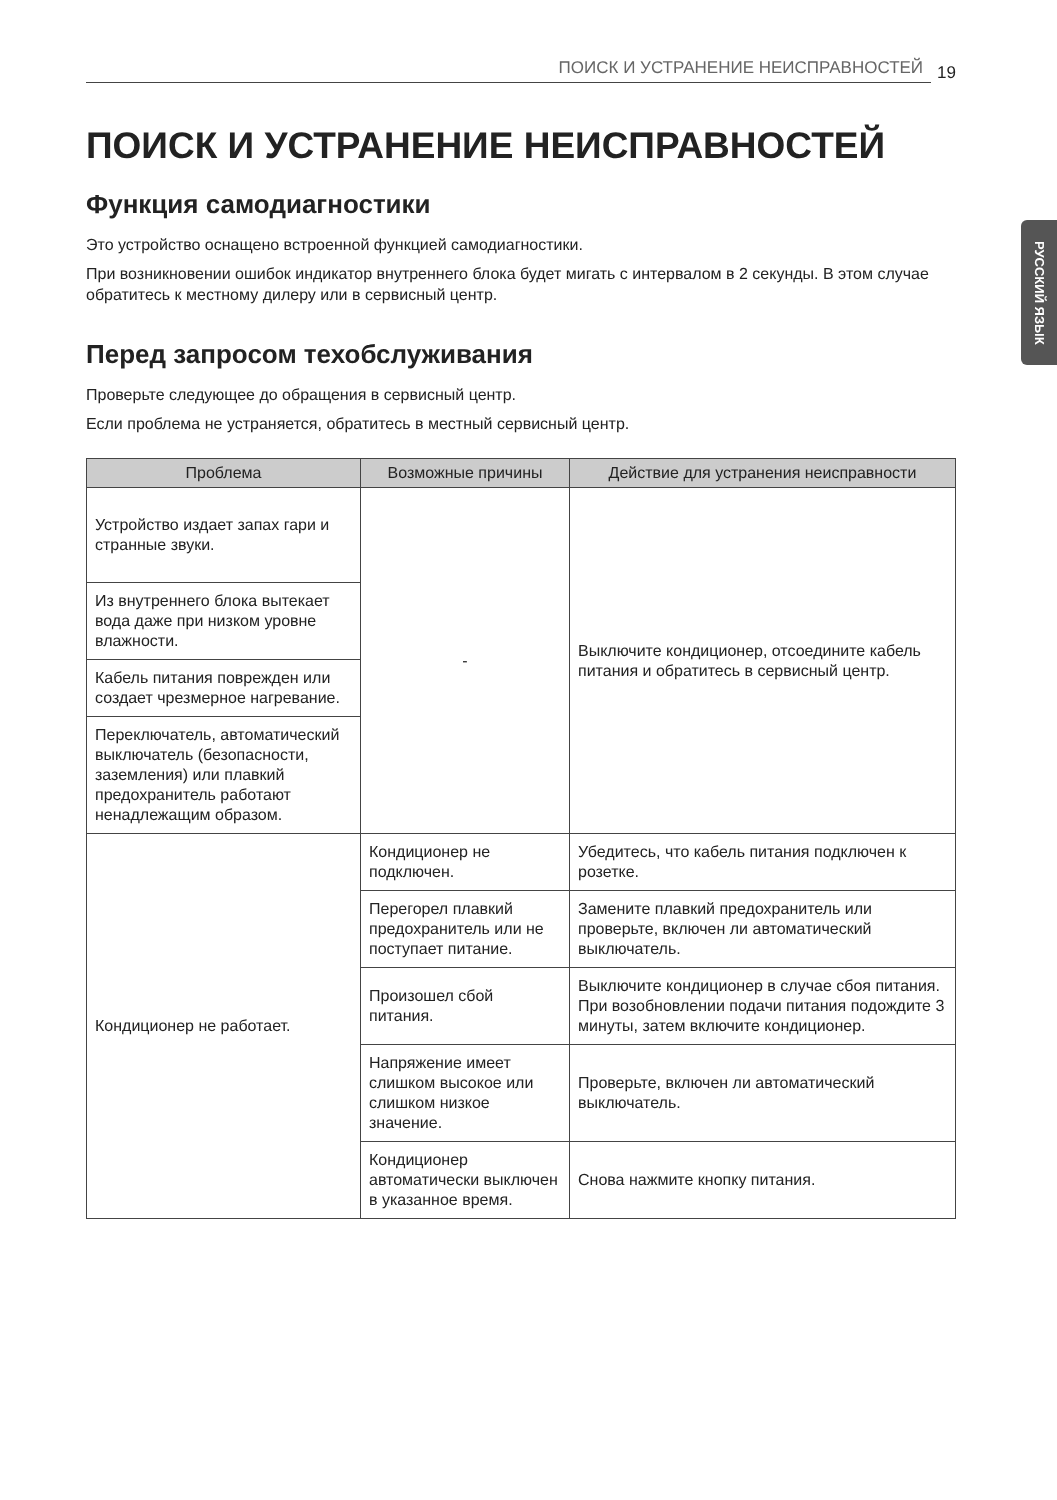ПОИСК И УСТРАНЕНИЕ НЕИСПРАВНОСТЕЙ 19
РУССКИЙ ЯЗЫК
ПОИСК И УСТРАНЕНИЕ НЕИСПРАВНОСТЕЙ
Функция самодиагностики
Это устройство оснащено встроенной функцией самодиагностики.
При возникновении ошибок индикатор внутреннего блока будет мигать с интервалом в 2 секунды. В этом случае обратитесь к местному дилеру или в сервисный центр.
Перед запросом техобслуживания
Проверьте следующее до обращения в сервисный центр.
Если проблема не устраняется, обратитесь в местный сервисный центр.
| Проблема | Возможные причины | Действие для устранения неисправности |
| --- | --- | --- |
| Устройство издает запах гари и странные звуки. | - | Выключите кондиционер, отсоедините кабель питания и обратитесь в сервисный центр. |
| Из внутреннего блока вытекает вода даже при низком уровне влажности. | | |
| Кабель питания поврежден или создает чрезмерное нагревание. | | |
| Переключатель, автоматический выключатель (безопасности, заземления) или плавкий предохранитель работают ненадлежащим образом. | | |
| Кондиционер не работает. | Кондиционер не подключен. | Убедитесь, что кабель питания подключен к розетке. |
| | Перегорел плавкий предохранитель или не поступает питание. | Замените плавкий предохранитель или проверьте, включен ли автоматический выключатель. |
| | Произошел сбой питания. | Выключите кондиционер в случае сбоя питания. При возобновлении подачи питания подождите 3 минуты, затем включите кондиционер. |
| | Напряжение имеет слишком высокое или слишком низкое значение. | Проверьте, включен ли автоматический выключатель. |
| | Кондиционер автоматически выключен в указанное время. | Снова нажмите кнопку питания. |